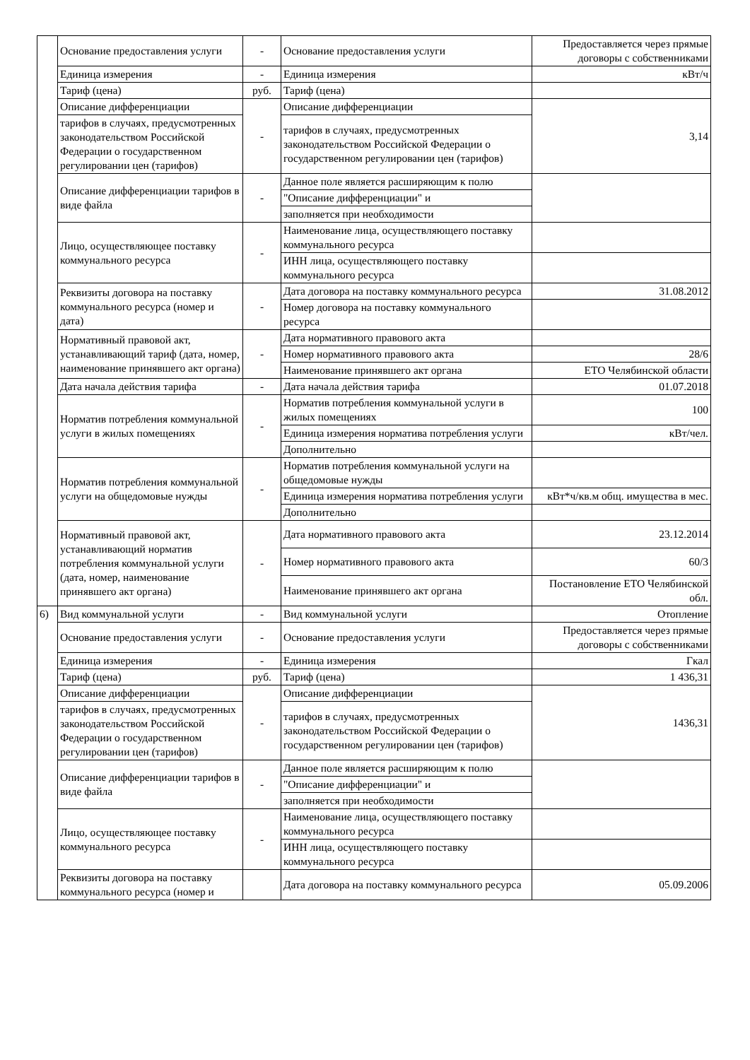| | Основание предоставления услуги | - | Основание предоставления услуги | Предоставляется через прямые договоры с собственниками |
| | Единица измерения | - | Единица измерения | кВт/ч |
| | Тариф (цена) | руб. | Тариф (цена) | |
| | Описание дифференциации | - | Описание дифференциации | 3,14 |
| | тарифов в случаях, предусмотренных законодательством Российской Федерации о государственном регулировании цен (тарифов) | | тарифов в случаях, предусмотренных законодательством Российской Федерации о государственном регулировании цен (тарифов) | |
| | Описание дифференциации тарифов в виде файла | - | Данное поле является расширяющим к полю | |
| | | | "Описание дифференциации" и | |
| | | | заполняется при необходимости | |
| | Лицо, осуществляющее поставку коммунального ресурса | - | Наименование лица, осуществляющего поставку коммунального ресурса | |
| | | | ИНН лица, осуществляющего поставку коммунального ресурса | |
| | Реквизиты договора на поставку коммунального ресурса (номер и дата) | - | Дата договора на поставку коммунального ресурса | 31.08.2012 |
| | | | Номер договора на поставку коммунального ресурса | |
| | Нормативный правовой акт, устанавливающий тариф (дата, номер, наименование принявшего акт органа) | - | Дата нормативного правового акта | |
| | | | Номер нормативного правового акта | 28/6 |
| | | | Наименование принявшего акт органа | ЕТО Челябинской области |
| | Дата начала действия тарифа | - | Дата начала действия тарифа | 01.07.2018 |
| | Норматив потребления коммунальной услуги в жилых помещениях | - | Норматив потребления коммунальной услуги в жилых помещениях | 100 |
| | | | Единица измерения норматива потребления услуги | кВт/чел. |
| | | | Дополнительно | |
| | Норматив потребления коммунальной услуги на общедомовые нужды | - | Норматив потребления коммунальной услуги на общедомовые нужды | |
| | | | Единица измерения норматива потребления услуги | кВт*ч/кв.м общ. имущества в мес. |
| | | | Дополнительно | |
| | Нормативный правовой акт, устанавливающий норматив потребления коммунальной услуги (дата, номер, наименование принявшего акт органа) | - | Дата нормативного правового акта | 23.12.2014 |
| | | | Номер нормативного правового акта | 60/3 |
| | | | Наименование принявшего акт органа | Постановление ЕТО Челябинской обл. |
| 6) | Вид коммунальной услуги | - | Вид коммунальной услуги | Отопление |
| | Основание предоставления услуги | - | Основание предоставления услуги | Предоставляется через прямые договоры с собственниками |
| | Единица измерения | - | Единица измерения | Гкал |
| | Тариф (цена) | руб. | Тариф (цена) | 1 436,31 |
| | Описание дифференциации | - | Описание дифференциации | 1436,31 |
| | тарифов в случаях, предусмотренных законодательством Российской Федерации о государственном регулировании цен (тарифов) | | тарифов в случаях, предусмотренных законодательством Российской Федерации о государственном регулировании цен (тарифов) | |
| | Описание дифференциации тарифов в виде файла | - | Данное поле является расширяющим к полю | |
| | | | "Описание дифференциации" и | |
| | | | заполняется при необходимости | |
| | Лицо, осуществляющее поставку коммунального ресурса | - | Наименование лица, осуществляющего поставку коммунального ресурса | |
| | | | ИНН лица, осуществляющего поставку коммунального ресурса | |
| | Реквизиты договора на поставку коммунального ресурса (номер и | | Дата договора на поставку коммунального ресурса | 05.09.2006 |